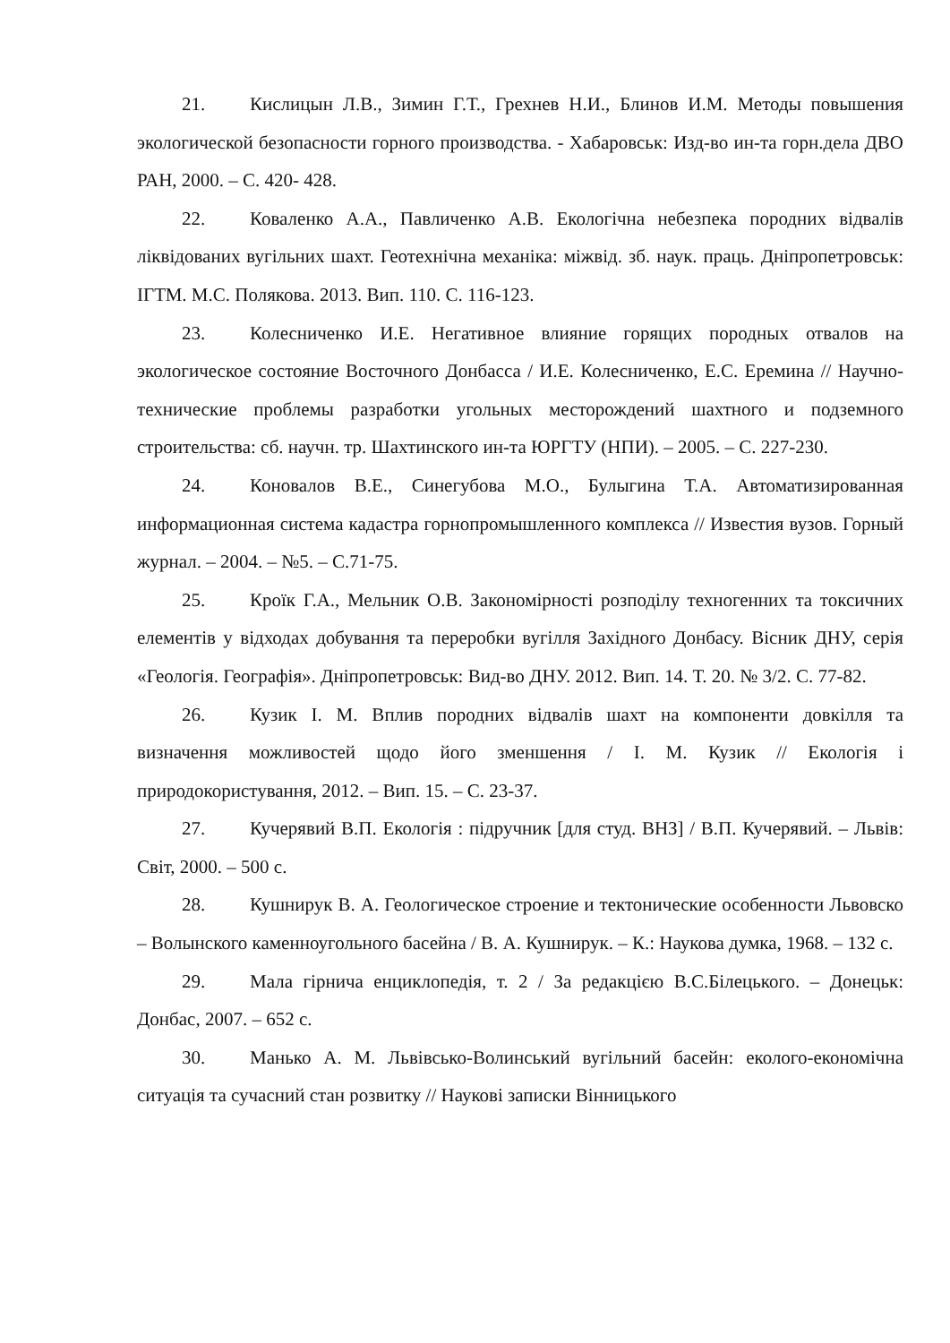21. Кислицын Л.В., Зимин Г.Т., Грехнев Н.И., Блинов И.М. Методы повышения экологической безопасности горного производства. - Хабаровськ: Изд-во ин-та горн.дела ДВО РАН, 2000. – С. 420- 428.
22. Коваленко А.А., Павличенко А.В. Екологічна небезпека породних відвалів ліквідованих вугільних шахт. Геотехнічна механіка: міжвід. зб. наук. праць. Дніпропетровськ: ІГТМ. М.С. Полякова. 2013. Вип. 110. С. 116-123.
23. Колесниченко И.Е. Негативное влияние горящих породных отвалов на экологическое состояние Восточного Донбасса / И.Е. Колесниченко, Е.С. Еремина // Научно-технические проблемы разработки угольных месторождений шахтного и подземного строительства: сб. научн. тр. Шахтинского ин-та ЮРГТУ (НПИ). – 2005. – С. 227-230.
24. Коновалов В.Е., Синегубова М.О., Булыгина Т.А. Автоматизированная информационная система кадастра горнопромышленного комплекса // Известия вузов. Горный журнал. – 2004. – №5. – С.71-75.
25. Кроїк Г.А., Мельник О.В. Закономірності розподілу техногенних та токсичних елементів у відходах добування та переробки вугілля Західного Донбасу. Вісник ДНУ, серія «Геологія. Географія». Дніпропетровськ: Вид-во ДНУ. 2012. Вип. 14. Т. 20. № 3/2. С. 77-82.
26. Кузик І. М. Вплив породних відвалів шахт на компоненти довкілля та визначення можливостей щодо його зменшення / І. М. Кузик // Екологія і природокористування, 2012. – Вип. 15. – С. 23-37.
27. Кучерявий В.П. Екологія : підручник [для студ. ВНЗ] / В.П. Кучерявий. – Львів: Світ, 2000. – 500 с.
28. Кушнирук В. А. Геологическое строение и тектонические особенности Львовско – Волынского каменноугольного басейна / В. А. Кушнирук. – К.: Наукова думка, 1968. – 132 с.
29. Мала гірнича енциклопедія, т. 2 / За редакцією В.С.Білецького. – Донецьк: Донбас, 2007. – 652 с.
30. Манько А. М. Львівсько-Волинський вугільний басейн: еколого-економічна ситуація та сучасний стан розвитку // Наукові записки Вінницького